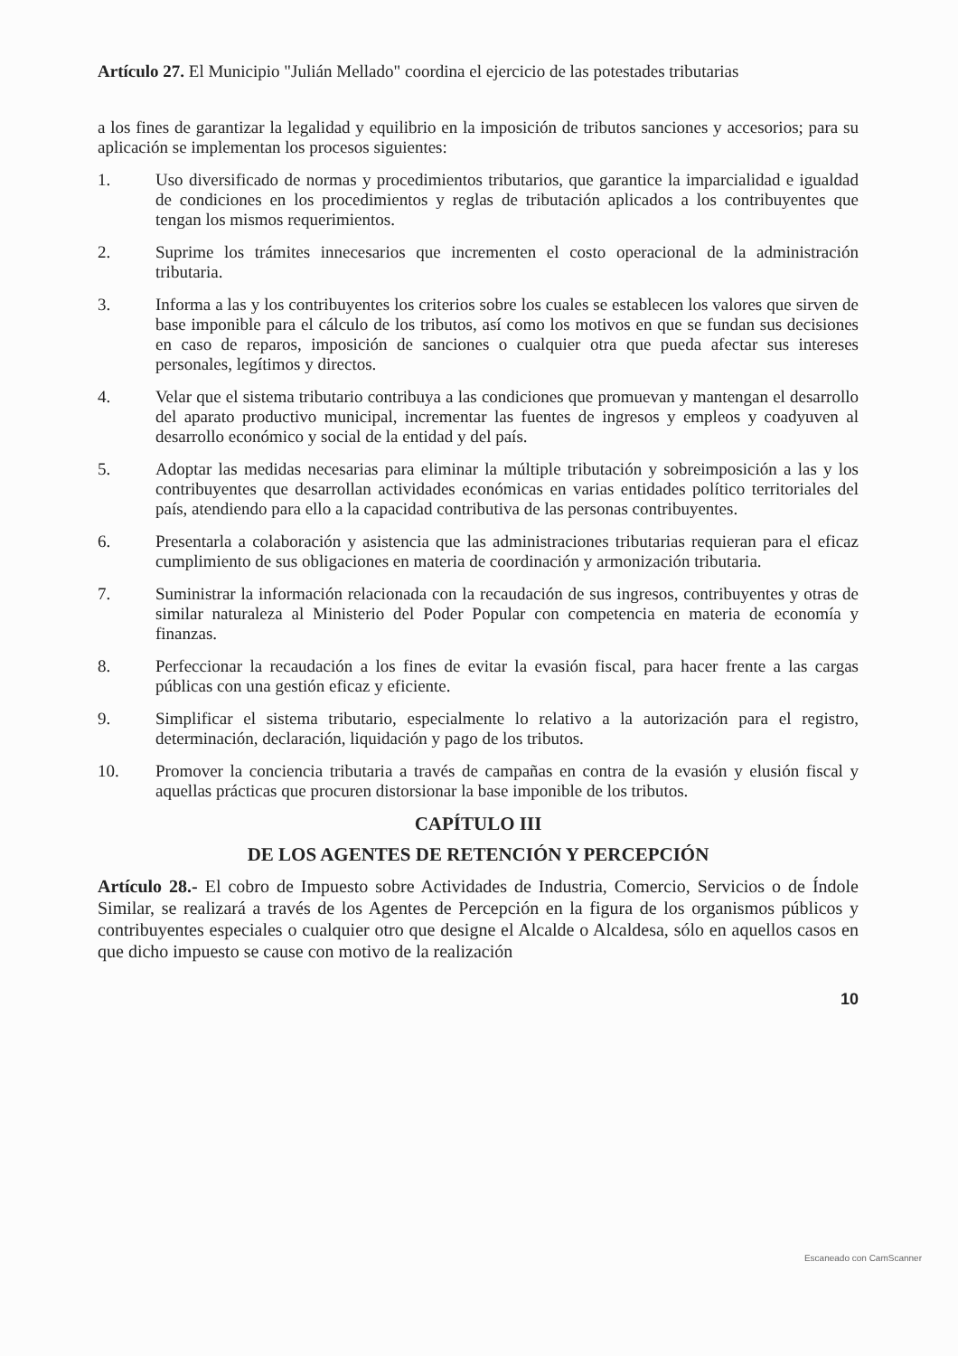Artículo 27. El Municipio "Julián Mellado" coordina el ejercicio de las potestades tributarias
a los fines de garantizar la legalidad y equilibrio en la imposición de tributos sanciones y accesorios; para su aplicación se implementan los procesos siguientes:
1. Uso diversificado de normas y procedimientos tributarios, que garantice la imparcialidad e igualdad de condiciones en los procedimientos y reglas de tributación aplicados a los contribuyentes que tengan los mismos requerimientos.
2. Suprime los trámites innecesarios que incrementen el costo operacional de la administración tributaria.
3. Informa a las y los contribuyentes los criterios sobre los cuales se establecen los valores que sirven de base imponible para el cálculo de los tributos, así como los motivos en que se fundan sus decisiones en caso de reparos, imposición de sanciones o cualquier otra que pueda afectar sus intereses personales, legítimos y directos.
4. Velar que el sistema tributario contribuya a las condiciones que promuevan y mantengan el desarrollo del aparato productivo municipal, incrementar las fuentes de ingresos y empleos y coadyuven al desarrollo económico y social de la entidad y del país.
5. Adoptar las medidas necesarias para eliminar la múltiple tributación y sobreimposición a las y los contribuyentes que desarrollan actividades económicas en varias entidades político territoriales del país, atendiendo para ello a la capacidad contributiva de las personas contribuyentes.
6. Presentarla a colaboración y asistencia que las administraciones tributarias requieran para el eficaz cumplimiento de sus obligaciones en materia de coordinación y armonización tributaria.
7. Suministrar la información relacionada con la recaudación de sus ingresos, contribuyentes y otras de similar naturaleza al Ministerio del Poder Popular con competencia en materia de economía y finanzas.
8. Perfeccionar la recaudación a los fines de evitar la evasión fiscal, para hacer frente a las cargas públicas con una gestión eficaz y eficiente.
9. Simplificar el sistema tributario, especialmente lo relativo a la autorización para el registro, determinación, declaración, liquidación y pago de los tributos.
10. Promover la conciencia tributaria a través de campañas en contra de la evasión y elusión fiscal y aquellas prácticas que procuren distorsionar la base imponible de los tributos.
CAPÍTULO III
DE LOS AGENTES DE RETENCIÓN Y PERCEPCIÓN
Artículo 28.- El cobro de Impuesto sobre Actividades de Industria, Comercio, Servicios o de Índole Similar, se realizará a través de los Agentes de Percepción en la figura de los organismos públicos y contribuyentes especiales o cualquier otro que designe el Alcalde o Alcaldesa, sólo en aquellos casos en que dicho impuesto se cause con motivo de la realización
10
Escaneado con CamScanner